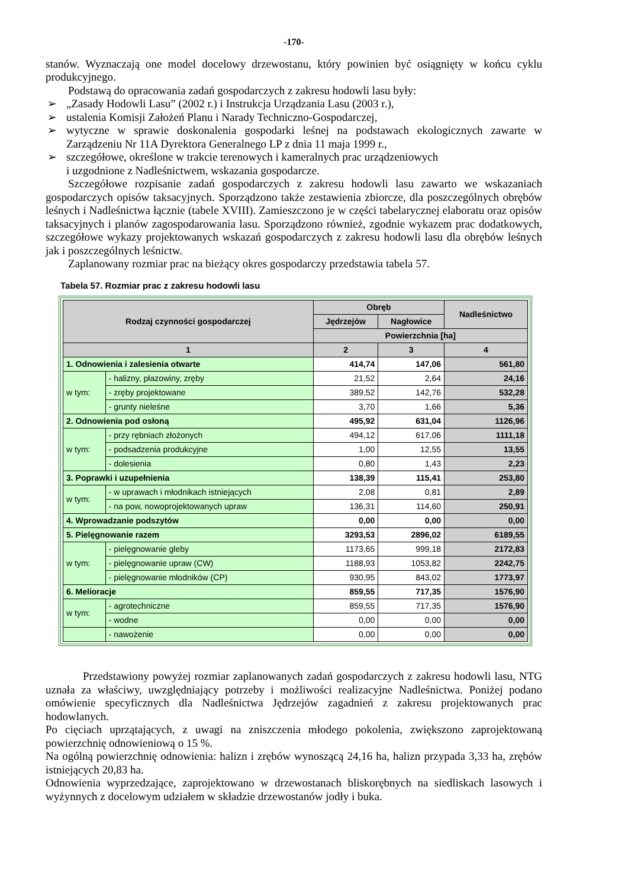-170-
stanów. Wyznaczają one model docelowy drzewostanu, który powinien być osiągnięty w końcu cyklu produkcyjnego.
Podstawą do opracowania zadań gospodarczych z zakresu hodowli lasu były:
➢ „Zasady Hodowli Lasu” (2002 r.) i Instrukcja Urządzania Lasu (2003 r.),
➢ ustalenia Komisji Założeń Planu i Narady Techniczno-Gospodarczej,
➢ wytyczne w sprawie doskonalenia gospodarki leśnej na podstawach ekologicznych zawarte w Zarządzeniu Nr 11A Dyrektora Generalnego LP z dnia 11 maja 1999 r.,
➢ szczegółowe, określone w trakcie terenowych i kameralnych prac urządzeniowych
i uzgodnione z Nadleśnictwem, wskazania gospodarcze.
Szczegółowe rozpisanie zadań gospodarczych z zakresu hodowli lasu zawarto we wskazaniach gospodarczych opisów taksacyjnych. Sporządzono także zestawienia zbiorcze, dla poszczególnych obrębów leśnych i Nadleśnictwa łącznie (tabele XVIII). Zamieszczono je w części tabelarycznej elaboratu oraz opisów taksacyjnych i planów zagospodarowania lasu. Sporządzono również, zgodnie wykazem prac dodatkowych, szczegółowe wykazy projektowanych wskazań gospodarczych z zakresu hodowli lasu dla obrębów leśnych jak i poszczególnych leśnictw.
Zaplanowany rozmiar prac na bieżący okres gospodarczy przedstawia tabela 57.
Tabela 57. Rozmiar prac z zakresu hodowli lasu
| Rodzaj czynności gospodarczej | | Obręb | | Nadleśnictwo |
| --- | --- | --- | --- | --- |
| | | Jędrzejów | Nagłowice | |
| | | Powierzchnia [ha] | | |
| 1 | | 2 | 3 | 4 |
| 1. Odnowienia i zalesienia otwarte | | 414,74 | 147,06 | 561,80 |
| w tym: | - halizny, płazowiny, zręby | 21,52 | 2,64 | 24,16 |
| | - zręby projektowane | 389,52 | 142,76 | 532,28 |
| | - grunty nieleśne | 3,70 | 1,66 | 5,36 |
| 2. Odnowienia pod osłoną | | 495,92 | 631,04 | 1126,96 |
| w tym: | - przy rębniach złożonych | 494,12 | 617,06 | 1111,18 |
| | - podsadzenia produkcyjne | 1,00 | 12,55 | 13,55 |
| | - dolesienia | 0,80 | 1,43 | 2,23 |
| 3. Poprawki i uzupełnienia | | 138,39 | 115,41 | 253,80 |
| w tym: | - w uprawach i młodnikach istniejących | 2,08 | 0,81 | 2,89 |
| | - na pow, nowoprojektowanych upraw | 136,31 | 114,60 | 250,91 |
| 4. Wprowadzanie podszytów | | 0,00 | 0,00 | 0,00 |
| 5. Pielęgnowanie razem | | 3293,53 | 2896,02 | 6189,55 |
| w tym: | - pielęgnowanie gleby | 1173,65 | 999,18 | 2172,83 |
| | - pielęgnowanie upraw (CW) | 1188,93 | 1053,82 | 2242,75 |
| | - pielęgnowanie młodników (CP) | 930,95 | 843,02 | 1773,97 |
| 6. Melioracje | | 859,55 | 717,35 | 1576,90 |
| w tym: | - agrotechniczne | 859,55 | 717,35 | 1576,90 |
| | - wodne | 0,00 | 0,00 | 0,00 |
| | - nawożenie | 0,00 | 0,00 | 0,00 |
Przedstawiony powyżej rozmiar zaplanowanych zadań gospodarczych z zakresu hodowli lasu, NTG uznała za właściwy, uwzględniający potrzeby i możliwości realizacyjne Nadleśnictwa. Poniżej podano omówienie specyficznych dla Nadleśnictwa Jędrzejów zagadnień z zakresu projektowanych prac hodowlanych.
Po cięciach uprzątających, z uwagi na zniszczenia młodego pokolenia, zwiększono zaprojektowaną powierzchnię odnowieniową o 15 %.
Na ogólną powierzchnię odnowienia: halizn i zrębów wynoszącą 24,16 ha, halizn przypada 3,33 ha, zrębów istniejących 20,83 ha.
Odnowienia wyprzedzające, zaprojektowano w drzewostanach bliskorębnych na siedliskach lasowych i wyżynnych z docelowym udziałem w składzie drzewostanów jodły i buka.